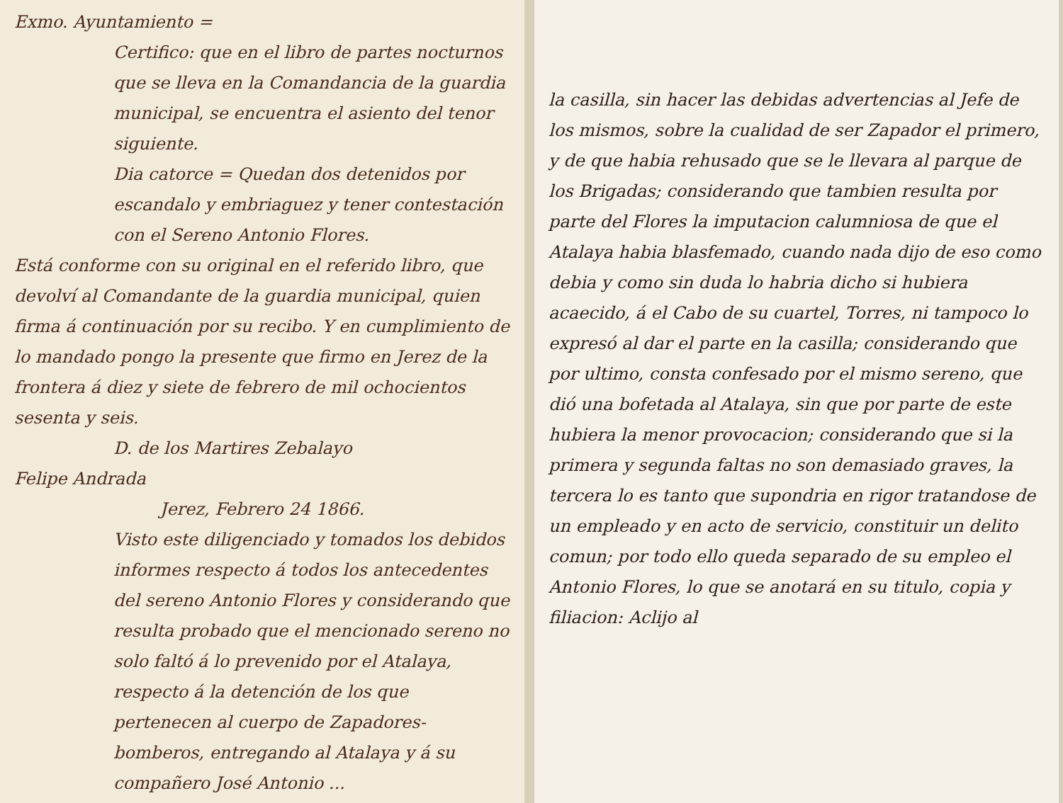Exmo. Ayuntamiento =
Certifico: que en el libro de partes nocturnos que se lleva en la Comandancia de la guardia municipal, se encuentra el asiento del tenor siguiente.
Dia catorce = Quedan dos detenidos por escandalo y embriaguez y tener contestación con el Sereno Antonio Flores.
Está conforme con su original en el referido libro, que devolví al Comandante de la guardia municipal, quien firma á continuación por su recibo. Y en cumplimiento de lo mandado pongo la presente que firmo en Jerez de la frontera á diez y siete de febrero de mil ochocientos sesenta y seis.
D. de los Martires Zebalayo
Felipe Andrada
Jerez, Febrero 24 1866.
Visto este diligenciado y tomados los debidos informes respecto á todos los antecedentes del sereno Antonio Flores y considerando que resulta probado que el mencionado sereno no solo faltó á lo prevenido por el Atalaya, respecto á la detención de los que pertenecen al cuerpo de Zapadores-bomberos, entregando al Atalaya y á su compañero José Antonio ...
la casilla, sin hacer las debidas advertencias al Jefe de los mismos, sobre la cualidad de ser Zapador el primero, y de que habia rehusado que se le llevara al parque de los Brigadas; considerando que tambien resulta por parte del Flores la imputacion calumniosa de que el Atalaya habia blasfemado, cuando nada dijo de eso como debia y como sin duda lo habria dicho si hubiera acaecido, á el Cabo de su cuartel, Torres, ni tampoco lo expresó al dar el parte en la casilla; considerando que por ultimo, consta confesado por el mismo sereno, que dió una bofetada al Atalaya, sin que por parte de este hubiera la menor provocacion; considerando que si la primera y segunda faltas no son demasiado graves, la tercera lo es tanto que supondria en rigor tratandose de un empleado y en acto de servicio, constituir un delito comun; por todo ello queda separado de su empleo el Antonio Flores, lo que se anotará en su titulo, copia y filiacion: Aclijo al